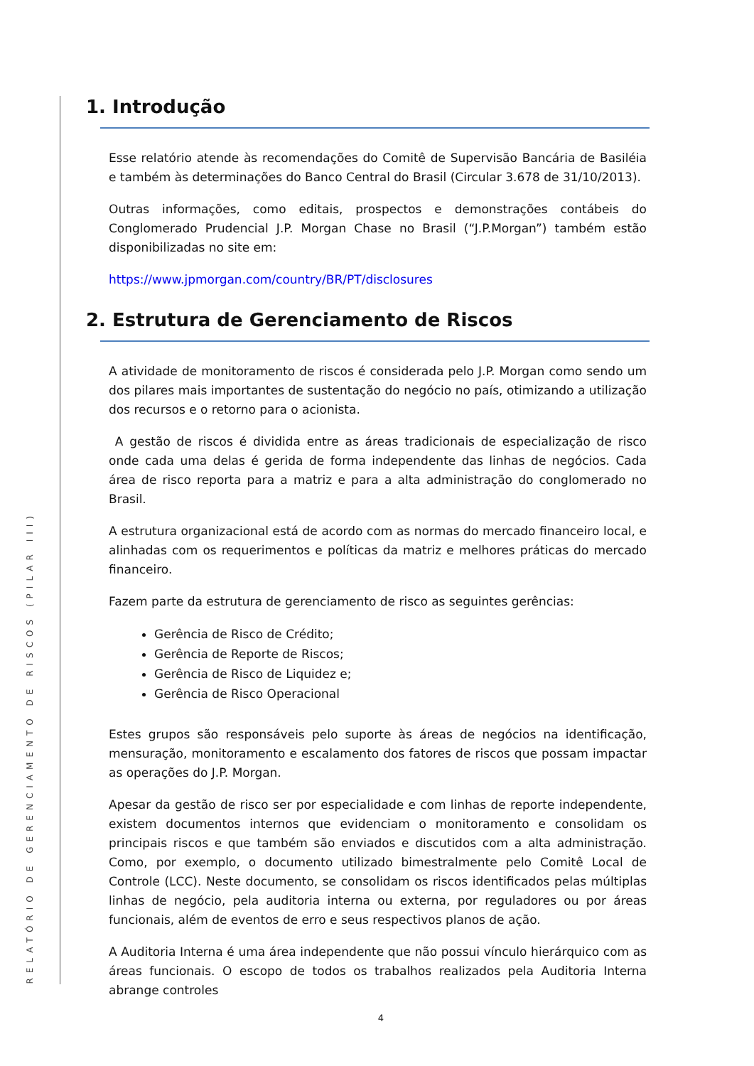1. Introdução
Esse relatório atende às recomendações do Comitê de Supervisão Bancária de Basiléia e também às determinações do Banco Central do Brasil (Circular 3.678 de 31/10/2013).
Outras informações, como editais, prospectos e demonstrações contábeis do Conglomerado Prudencial J.P. Morgan Chase no Brasil (“J.P.Morgan”) também estão disponibilizadas no site em:
https://www.jpmorgan.com/country/BR/PT/disclosures
2. Estrutura de Gerenciamento de Riscos
A atividade de monitoramento de riscos é considerada pelo J.P. Morgan como sendo um dos pilares mais importantes de sustentação do negócio no país, otimizando a utilização dos recursos e o retorno para o acionista.
A gestão de riscos é dividida entre as áreas tradicionais de especialização de risco onde cada uma delas é gerida de forma independente das linhas de negócios. Cada área de risco reporta para a matriz e para a alta administração do conglomerado no Brasil.
A estrutura organizacional está de acordo com as normas do mercado financeiro local, e alinhadas com os requerimentos e políticas da matriz e melhores práticas do mercado financeiro.
Fazem parte da estrutura de gerenciamento de risco as seguintes gerências:
Gerência de Risco de Crédito;
Gerência de Reporte de Riscos;
Gerência de Risco de Liquidez e;
Gerência de Risco Operacional
Estes grupos são responsáveis pelo suporte às áreas de negócios na identificação, mensuração, monitoramento e escalamento dos fatores de riscos que possam impactar as operações do J.P. Morgan.
Apesar da gestão de risco ser por especialidade e com linhas de reporte independente, existem documentos internos que evidenciam o monitoramento e consolidam os principais riscos e que também são enviados e discutidos com a alta administração. Como, por exemplo, o documento utilizado bimestralmente pelo Comitê Local de Controle (LCC). Neste documento, se consolidam os riscos identificados pelas múltiplas linhas de negócio, pela auditoria interna ou externa, por reguladores ou por áreas funcionais, além de eventos de erro e seus respectivos planos de ação.
A Auditoria Interna é uma área independente que não possui vínculo hierárquico com as áreas funcionais. O escopo de todos os trabalhos realizados pela Auditoria Interna abrange controles
4
RELATÓRIO DE GERENCIAMENTO DE RISCOS (PILAR III)